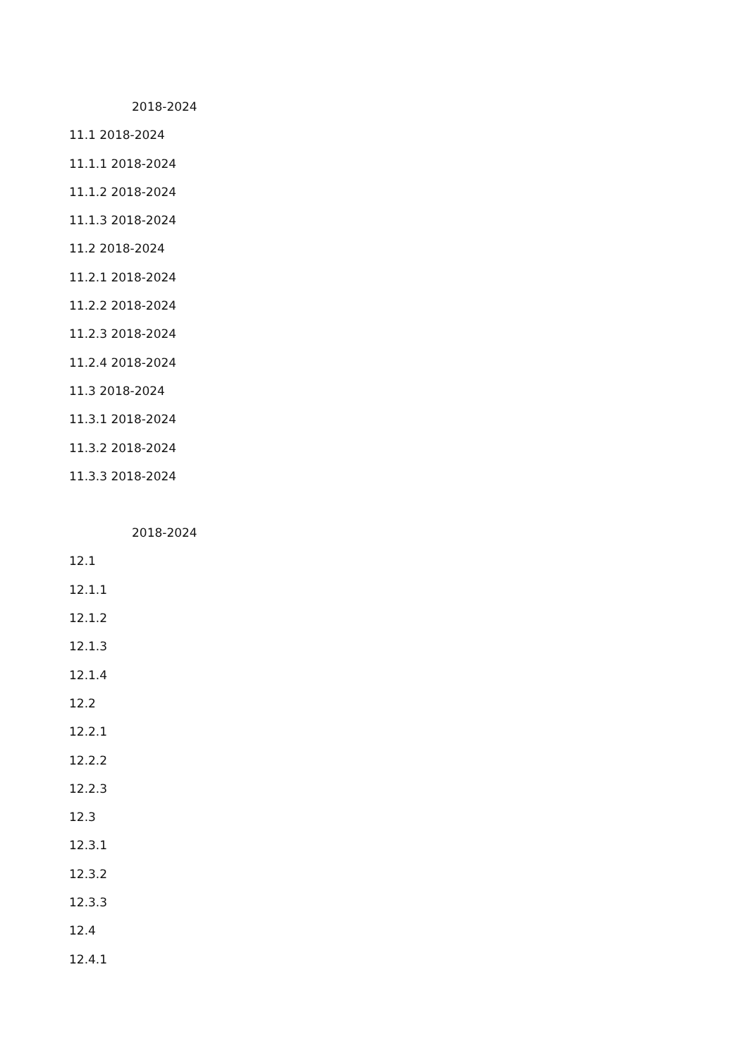2018-2024
11.1 2018-2024
11.1.1 2018-2024
11.1.2 2018-2024
11.1.3 2018-2024
11.2 2018-2024
11.2.1 2018-2024
11.2.2 2018-2024
11.2.3 2018-2024
11.2.4 2018-2024
11.3 2018-2024
11.3.1 2018-2024
11.3.2 2018-2024
11.3.3 2018-2024
2018-2024
12.1
12.1.1
12.1.2
12.1.3
12.1.4
12.2
12.2.1
12.2.2
12.2.3
12.3
12.3.1
12.3.2
12.3.3
12.4
12.4.1